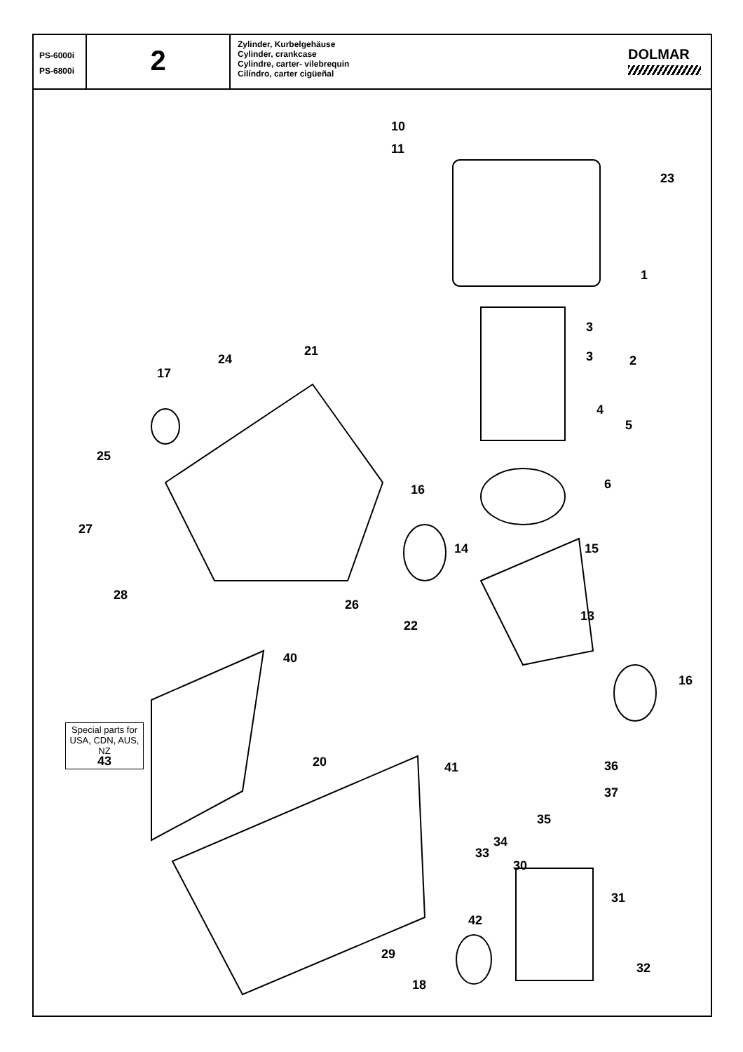PS-6000i
PS-6800i
2
Zylinder, Kurbelgehäuse
Cylinder, crankcase
Cylindre, carter- vilebrequin
Cilíndro, carter cigüeñal
DOLMAR
10
11
23
1
3
3
2
4
5
6
24
21
17
25
16
27
14
15
28
26
22
13
16
40
20
41
36
37
35
34
33
30
31
42
29
32
18
Special parts for USA, CDN, AUS, NZ
43